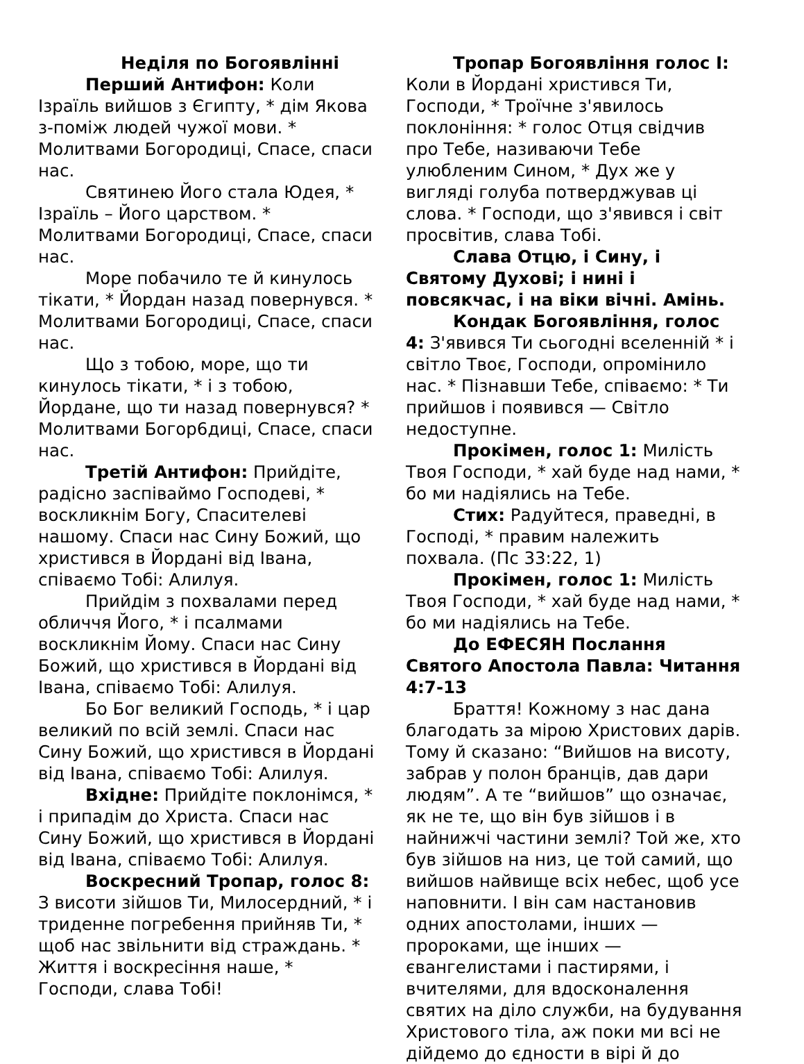Неділя по Богоявлінні
Перший Антифон: Коли Ізраїль вийшов з Єгипту, * дім Якова з-поміж людей чужої мови. * Молитвами Богородиці, Спасе, спаси нас.
Святинею Його стала Юдея, * Ізраїль – Його царством. * Молитвами Богородиці, Спасе, спаси нас.
Море побачило те й кинулось тікати, * Йордан назад повернувся. * Молитвами Богородиці, Спасе, спаси нас.
Що з тобою, море, що ти кинулось тікати, * і з тобою, Йордане, що ти назад повернувся? * Молитвами Богор6диці, Спасе, спаси нас.
Третій Антифон: Прийдіте, радісно заспіваймо Господеві, * воскликнім Богу, Спасителеві нашому. Спаси нас Сину Божий, що христився в Йордані від Івана, співаємо Тобі: Алилуя.
Прийдім з похвалами перед обличчя Його, * і псалмами воскликнім Йому. Спаси нас Сину Божий, що христився в Йордані від Івана, співаємо Тобі: Алилуя.
Бо Бог великий Господь, * і цар великий по всій землі. Спаси нас Сину Божий, що христився в Йордані від Івана, співаємо Тобі: Алилуя.
Вхідне: Прийдіте поклонімся, * і припадім до Христа. Спаси нас Сину Божий, що христився в Йордані від Івана, співаємо Тобі: Алилуя.
Воскресний Тропар, голос 8: З висоти зійшов Ти, Милосердний, * і триденне погребення прийняв Ти, * щоб нас звільнити від страждань. * Життя і воскресіння наше, * Господи, слава Тобі!
Тропар Богоявління голос I: Коли в Йордані христився Ти, Господи, * Троїчне з'явилось поклоніння: * голос Отця свідчив про Тебе, називаючи Тебе улюбленим Сином, * Дух же у вигляді голуба потверджував ці слова. * Господи, що з'явився і світ просвітив, слава Тобі.
Слава Отцю, і Сину, і Святому Духові; і нині і повсякчас, і на віки вічні. Амінь.
Кондак Богоявління, голос 4: З'явився Ти сьогодні вселенній * і світло Твоє, Господи, опромінило нас. * Пізнавши Тебе, співаємо: * Ти прийшов і появився — Світло недоступне.
Прокімен, голос 1: Милість Твоя Господи, * хай буде над нами, * бо ми надіялись на Тебе.
Стих: Радуйтеся, праведні, в Господі, * правим належить похвала. (Пс 33:22, 1)
Прокімен, голос 1: Милість Твоя Господи, * хай буде над нами, * бо ми надіялись на Тебе.
До ЕФЕСЯН Послання Святого Апостола Павла: Читання 4:7-13
Браття! Кожному з нас дана благодать за мірою Христових дарів. Тому й сказано: “Вийшов на висоту, забрав у полон бранців, дав дари людям”. А те “вийшов” що означає, як не те, що він був зійшов і в найнижчі частини землі? Той же, хто був зійшов на низ, це той самий, що вийшов найвище всіх небес, щоб усе наповнити. І він сам настановив одних апостолами, інших — пророками, ще інших — євангелистами і пастирями, і вчителями, для вдосконалення святих на діло служби, на будування Христового тіла, аж поки ми всі не дійдемо до єдности в вірі й до